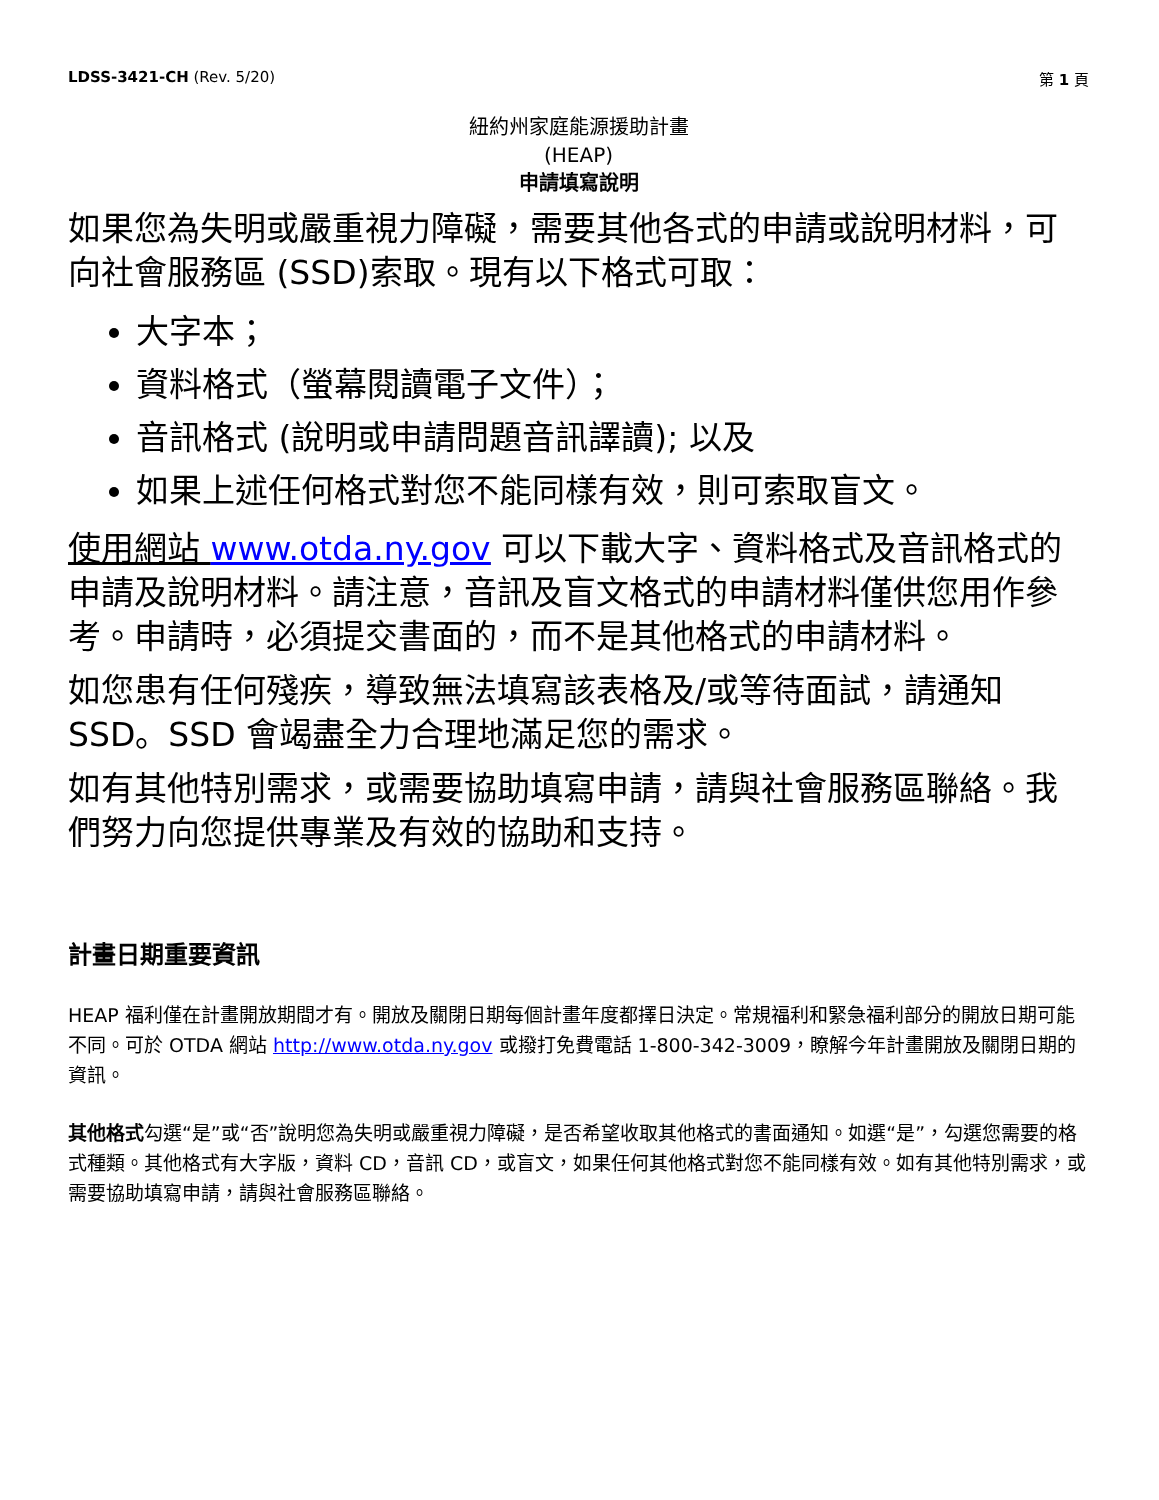LDSS-3421-CH (Rev. 5/20) 第 1 頁
紐約州家庭能源援助計畫
(HEAP)
申請填寫說明
如果您為失明或嚴重視力障礙，需要其他各式的申請或說明材料，可向社會服務區 (SSD)索取。現有以下格式可取：
大字本；
資料格式（螢幕閱讀電子文件）；
音訊格式 (說明或申請問題音訊譯讀); 以及
如果上述任何格式對您不能同樣有效，則可索取盲文。
使用網站 www.otda.ny.gov 可以下載大字、資料格式及音訊格式的申請及說明材料。請注意，音訊及盲文格式的申請材料僅供您用作參考。申請時，必須提交書面的，而不是其他格式的申請材料。
如您患有任何殘疾，導致無法填寫該表格及/或等待面試，請通知 SSD。SSD 會竭盡全力合理地滿足您的需求。
如有其他特別需求，或需要協助填寫申請，請與社會服務區聯絡。我們努力向您提供專業及有效的協助和支持。
計畫日期重要資訊
HEAP 福利僅在計畫開放期間才有。開放及關閉日期每個計畫年度都擇日決定。常規福利和緊急福利部分的開放日期可能不同。可於 OTDA 網站 http://www.otda.ny.gov 或撥打免費電話 1-800-342-3009，瞭解今年計畫開放及關閉日期的資訊。
其他格式勾選“是”或“否”說明您為失明或嚴重視力障礙，是否希望收取其他格式的書面通知。如選“是”，勾選您需要的格式種類。其他格式有大字版，資料 CD，音訊 CD，或盲文，如果任何其他格式對您不能同樣有效。如有其他特別需求，或需要協助填寫申請，請與社會服務區聯絡。